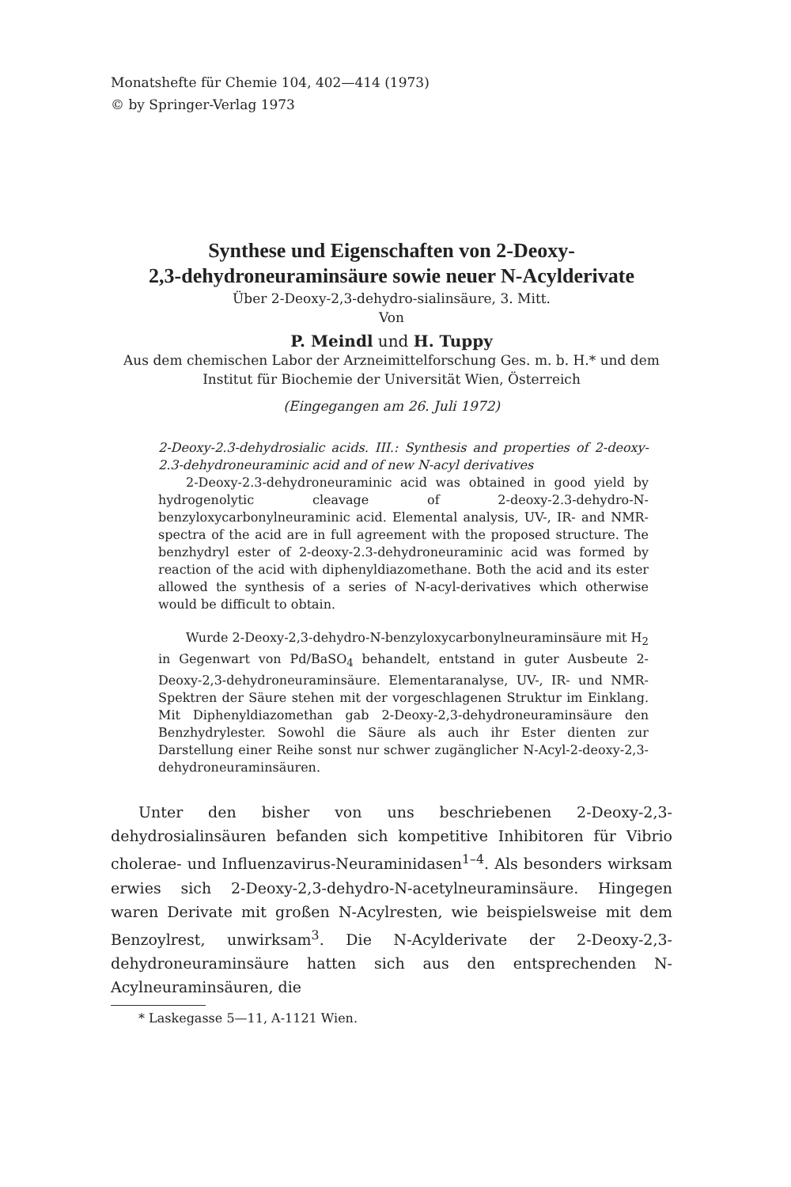Monatshefte für Chemie 104, 402—414 (1973)
© by Springer-Verlag 1973
Synthese und Eigenschaften von 2-Deoxy-
2,3-dehydroneuraminsäure sowie neuer N-Acylderivate
Über 2-Deoxy-2,3-dehydro-sialinsäure, 3. Mitt.
Von
P. Meindl und H. Tuppy
Aus dem chemischen Labor der Arzneimittelforschung Ges. m. b. H.* und dem Institut für Biochemie der Universität Wien, Österreich
(Eingegangen am 26. Juli 1972)
2-Deoxy-2.3-dehydrosialic acids. III.: Synthesis and properties of 2-deoxy-2.3-dehydroneuraminic acid and of new N-acyl derivatives
2-Deoxy-2.3-dehydroneuraminic acid was obtained in good yield by hydrogenolytic cleavage of 2-deoxy-2.3-dehydro-N-benzyloxycarbonylneuraminic acid. Elemental analysis, UV-, IR- and NMR-spectra of the acid are in full agreement with the proposed structure. The benzhydryl ester of 2-deoxy-2.3-dehydroneuraminic acid was formed by reaction of the acid with diphenyldiazomethane. Both the acid and its ester allowed the synthesis of a series of N-acyl-derivatives which otherwise would be difficult to obtain.
Wurde 2-Deoxy-2,3-dehydro-N-benzyloxycarbonylneuraminsäure mit H<sub>2</sub> in Gegenwart von Pd/BaSO<sub>4</sub> behandelt, entstand in guter Ausbeute 2-Deoxy-2,3-dehydroneuraminsäure. Elementaranalyse, UV-, IR- und NMR-Spektren der Säure stehen mit der vorgeschlagenen Struktur im Einklang. Mit Diphenyldiazomethan gab 2-Deoxy-2,3-dehydroneuraminsäure den Benzhydrylester. Sowohl die Säure als auch ihr Ester dienten zur Darstellung einer Reihe sonst nur schwer zugänglicher N-Acyl-2-deoxy-2,3-dehydroneuraminsäuren.
Unter den bisher von uns beschriebenen 2-Deoxy-2,3-dehydrosialinsäuren befanden sich kompetitive Inhibitoren für Vibrio cholerae- und Influenzavirus-Neuraminidasen<sup>1–4</sup>. Als besonders wirksam erwies sich 2-Deoxy-2,3-dehydro-N-acetylneuraminsäure. Hingegen waren Derivate mit großen N-Acylresten, wie beispielsweise mit dem Benzoylrest, unwirksam<sup>3</sup>. Die N-Acylderivate der 2-Deoxy-2,3-dehydroneuraminsäure hatten sich aus den entsprechenden N-Acylneuraminsäuren, die
* Laskegasse 5—11, A-1121 Wien.